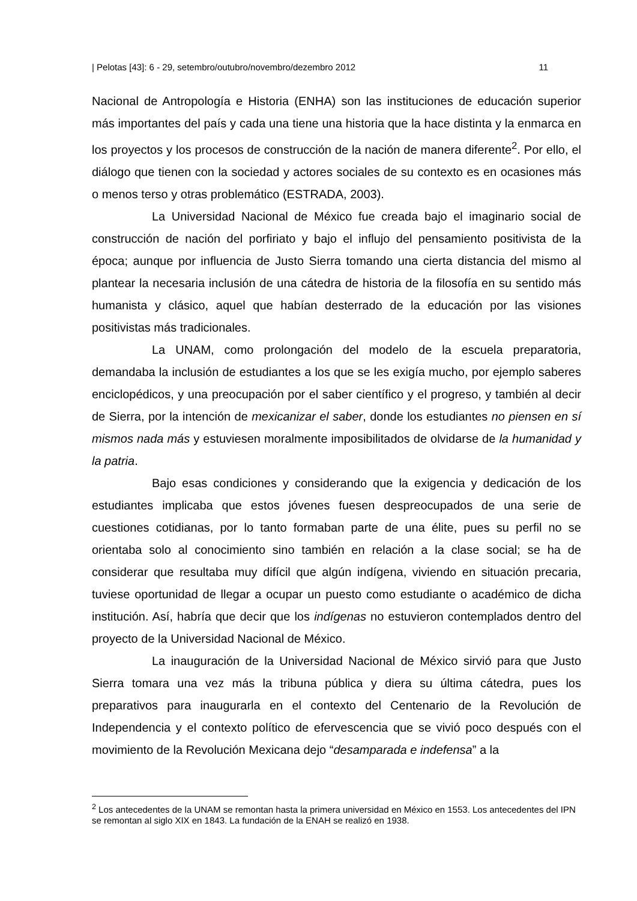| Pelotas [43]: 6 - 29, setembro/outubro/novembro/dezembro 2012 11
Nacional de Antropología e Historia (ENHA) son las instituciones de educación superior más importantes del país y cada una tiene una historia que la hace distinta y la enmarca en los proyectos y los procesos de construcción de la nación de manera diferente<sup>2</sup>. Por ello, el diálogo que tienen con la sociedad y actores sociales de su contexto es en ocasiones más o menos terso y otras problemático (ESTRADA, 2003).
La Universidad Nacional de México fue creada bajo el imaginario social de construcción de nación del porfiriato y bajo el influjo del pensamiento positivista de la época; aunque por influencia de Justo Sierra tomando una cierta distancia del mismo al plantear la necesaria inclusión de una cátedra de historia de la filosofía en su sentido más humanista y clásico, aquel que habían desterrado de la educación por las visiones positivistas más tradicionales.
La UNAM, como prolongación del modelo de la escuela preparatoria, demandaba la inclusión de estudiantes a los que se les exigía mucho, por ejemplo saberes enciclopédicos, y una preocupación por el saber científico y el progreso, y también al decir de Sierra, por la intención de mexicanizar el saber, donde los estudiantes no piensen en sí mismos nada más y estuviesen moralmente imposibilitados de olvidarse de la humanidad y la patria.
Bajo esas condiciones y considerando que la exigencia y dedicación de los estudiantes implicaba que estos jóvenes fuesen despreocupados de una serie de cuestiones cotidianas, por lo tanto formaban parte de una élite, pues su perfil no se orientaba solo al conocimiento sino también en relación a la clase social; se ha de considerar que resultaba muy difícil que algún indígena, viviendo en situación precaria, tuviese oportunidad de llegar a ocupar un puesto como estudiante o académico de dicha institución. Así, habría que decir que los indígenas no estuvieron contemplados dentro del proyecto de la Universidad Nacional de México.
La inauguración de la Universidad Nacional de México sirvió para que Justo Sierra tomara una vez más la tribuna pública y diera su última cátedra, pues los preparativos para inaugurarla en el contexto del Centenario de la Revolución de Independencia y el contexto político de efervescencia que se vivió poco después con el movimiento de la Revolución Mexicana dejo “desamparada e indefensa” a la
<sup>2</sup> Los antecedentes de la UNAM se remontan hasta la primera universidad en México en 1553. Los antecedentes del IPN se remontan al siglo XIX en 1843. La fundación de la ENAH se realizó en 1938.